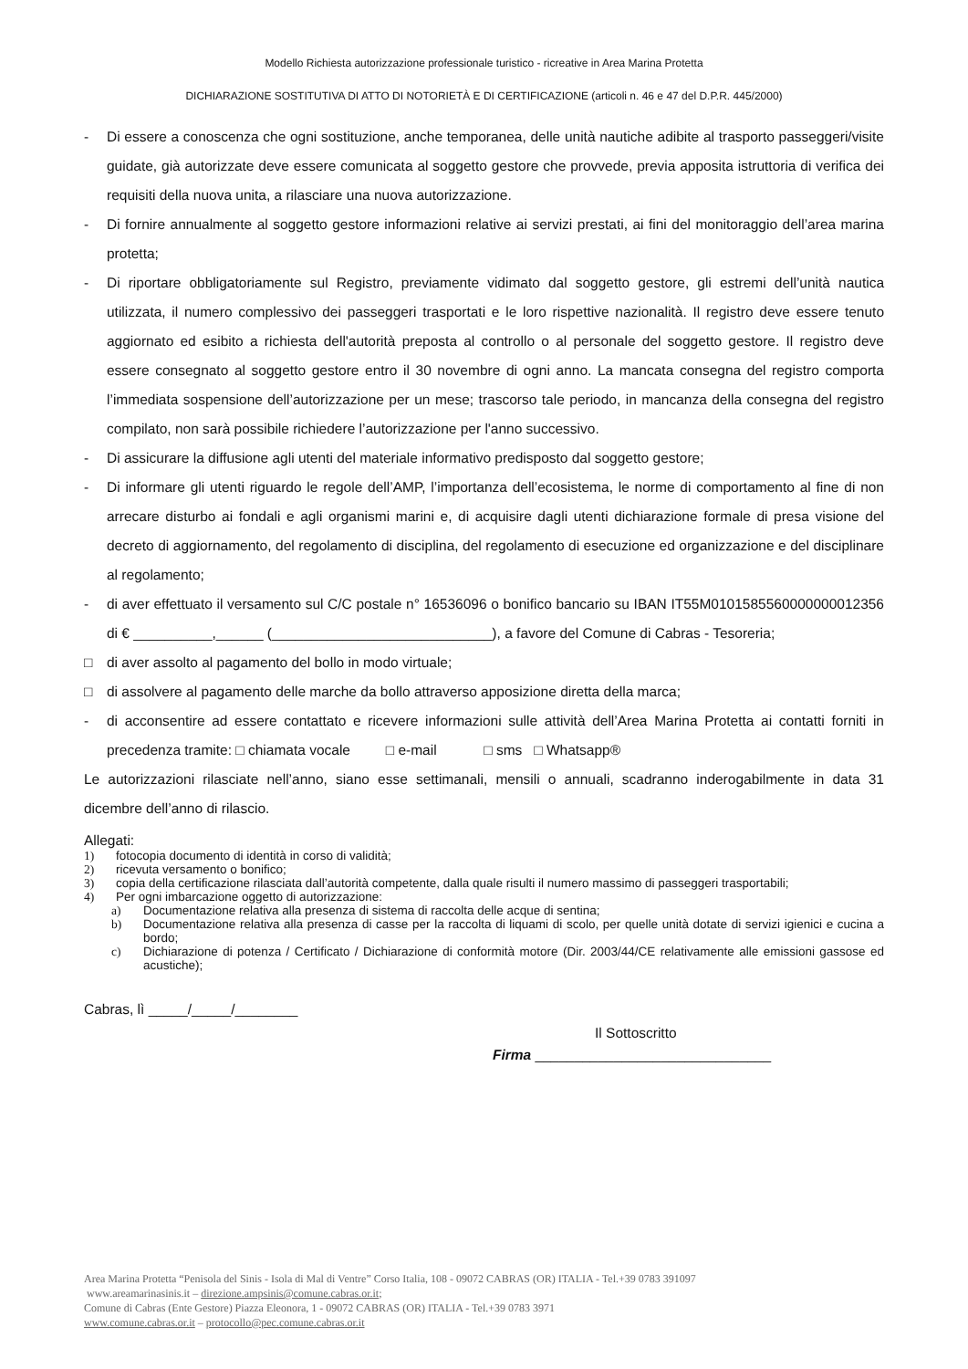Modello Richiesta autorizzazione professionale turistico - ricreative in Area Marina Protetta
DICHIARAZIONE SOSTITUTIVA DI ATTO DI NOTORIETÀ E DI CERTIFICAZIONE (articoli n. 46 e 47 del D.P.R. 445/2000)
- Di essere a conoscenza che ogni sostituzione, anche temporanea, delle unità nautiche adibite al trasporto passeggeri/visite guidate, già autorizzate deve essere comunicata al soggetto gestore che provvede, previa apposita istruttoria di verifica dei requisiti della nuova unita, a rilasciare una nuova autorizzazione.
- Di fornire annualmente al soggetto gestore informazioni relative ai servizi prestati, ai fini del monitoraggio dell’area marina protetta;
- Di riportare obbligatoriamente sul Registro, previamente vidimato dal soggetto gestore, gli estremi dell’unità nautica utilizzata, il numero complessivo dei passeggeri trasportati e le loro rispettive nazionalità. Il registro deve essere tenuto aggiornato ed esibito a richiesta dell'autorità preposta al controllo o al personale del soggetto gestore. Il registro deve essere consegnato al soggetto gestore entro il 30 novembre di ogni anno. La mancata consegna del registro comporta l’immediata sospensione dell’autorizzazione per un mese; trascorso tale periodo, in mancanza della consegna del registro compilato, non sarà possibile richiedere l’autorizzazione per l'anno successivo.
- Di assicurare la diffusione agli utenti del materiale informativo predisposto dal soggetto gestore;
- Di informare gli utenti riguardo le regole dell’AMP, l’importanza dell’ecosistema, le norme di comportamento al fine di non arrecare disturbo ai fondali e agli organismi marini e, di acquisire dagli utenti dichiarazione formale di presa visione del decreto di aggiornamento, del regolamento di disciplina, del regolamento di esecuzione ed organizzazione e del disciplinare al regolamento;
- di aver effettuato il versamento sul C/C postale n° 16536096 o bonifico bancario su IBAN IT55M0101585560000000012356 di € __________,______ (____________________________), a favore del Comune di Cabras - Tesoreria;
□ di aver assolto al pagamento del bollo in modo virtuale;
□ di assolvere al pagamento delle marche da bollo attraverso apposizione diretta della marca;
- di acconsentire ad essere contattato e ricevere informazioni sulle attività dell’Area Marina Protetta ai contatti forniti in precedenza tramite: □ chiamata vocale □ e-mail □ sms □ Whatsapp®
Le autorizzazioni rilasciate nell’anno, siano esse settimanali, mensili o annuali, scadranno inderogabilmente in data 31 dicembre dell’anno di rilascio.
Allegati:
1) fotocopia documento di identità in corso di validità;
2) ricevuta versamento o bonifico;
3) copia della certificazione rilasciata dall’autorità competente, dalla quale risulti il numero massimo di passeggeri trasportabili;
4) Per ogni imbarcazione oggetto di autorizzazione:
a) Documentazione relativa alla presenza di sistema di raccolta delle acque di sentina;
b) Documentazione relativa alla presenza di casse per la raccolta di liquami di scolo, per quelle unità dotate di servizi igienici e cucina a bordo;
c) Dichiarazione di potenza / Certificato / Dichiarazione di conformità motore (Dir. 2003/44/CE relativamente alle emissioni gassose ed acustiche);
Cabras, lì _____/_____/________
Il Sottoscritto
Firma ______________________________
Area Marina Protetta “Penisola del Sinis - Isola di Mal di Ventre” Corso Italia, 108 - 09072 CABRAS (OR) ITALIA - Tel.+39 0783 391097
www.areamarinasinis.it – direzione.ampsinis@comune.cabras.or.it;
Comune di Cabras (Ente Gestore) Piazza Eleonora, 1 - 09072 CABRAS (OR) ITALIA - Tel.+39 0783 3971
www.comune.cabras.or.it – protocollo@pec.comune.cabras.or.it